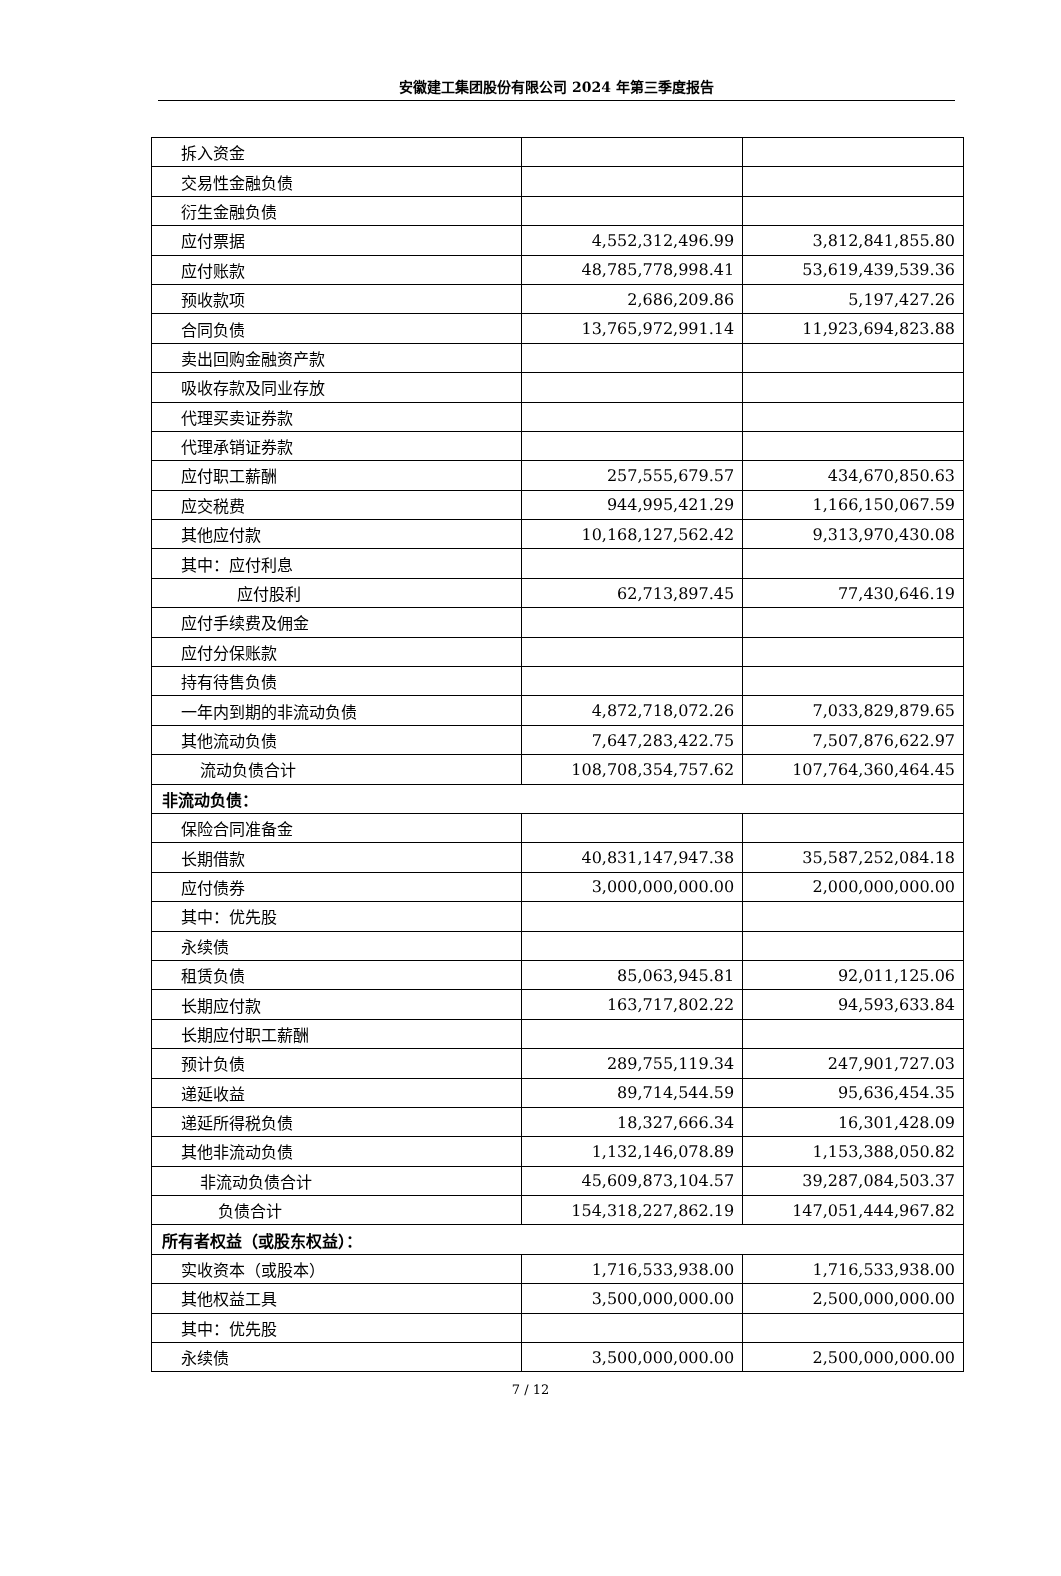安徽建工集团股份有限公司 2024 年第三季度报告
| 拆入资金 | | |
| 交易性金融负债 | | |
| 衍生金融负债 | | |
| 应付票据 | 4,552,312,496.99 | 3,812,841,855.80 |
| 应付账款 | 48,785,778,998.41 | 53,619,439,539.36 |
| 预收款项 | 2,686,209.86 | 5,197,427.26 |
| 合同负债 | 13,765,972,991.14 | 11,923,694,823.88 |
| 卖出回购金融资产款 | | |
| 吸收存款及同业存放 | | |
| 代理买卖证券款 | | |
| 代理承销证券款 | | |
| 应付职工薪酬 | 257,555,679.57 | 434,670,850.63 |
| 应交税费 | 944,995,421.29 | 1,166,150,067.59 |
| 其他应付款 | 10,168,127,562.42 | 9,313,970,430.08 |
| 其中：应付利息 | | |
| 应付股利 | 62,713,897.45 | 77,430,646.19 |
| 应付手续费及佣金 | | |
| 应付分保账款 | | |
| 持有待售负债 | | |
| 一年内到期的非流动负债 | 4,872,718,072.26 | 7,033,829,879.65 |
| 其他流动负债 | 7,647,283,422.75 | 7,507,876,622.97 |
| 流动负债合计 | 108,708,354,757.62 | 107,764,360,464.45 |
| 非流动负债： | | |
| 保险合同准备金 | | |
| 长期借款 | 40,831,147,947.38 | 35,587,252,084.18 |
| 应付债券 | 3,000,000,000.00 | 2,000,000,000.00 |
| 其中：优先股 | | |
| 永续债 | | |
| 租赁负债 | 85,063,945.81 | 92,011,125.06 |
| 长期应付款 | 163,717,802.22 | 94,593,633.84 |
| 长期应付职工薪酬 | | |
| 预计负债 | 289,755,119.34 | 247,901,727.03 |
| 递延收益 | 89,714,544.59 | 95,636,454.35 |
| 递延所得税负债 | 18,327,666.34 | 16,301,428.09 |
| 其他非流动负债 | 1,132,146,078.89 | 1,153,388,050.82 |
| 非流动负债合计 | 45,609,873,104.57 | 39,287,084,503.37 |
| 负债合计 | 154,318,227,862.19 | 147,051,444,967.82 |
| 所有者权益（或股东权益）： | | |
| 实收资本（或股本） | 1,716,533,938.00 | 1,716,533,938.00 |
| 其他权益工具 | 3,500,000,000.00 | 2,500,000,000.00 |
| 其中：优先股 | | |
| 永续债 | 3,500,000,000.00 | 2,500,000,000.00 |
7 / 12